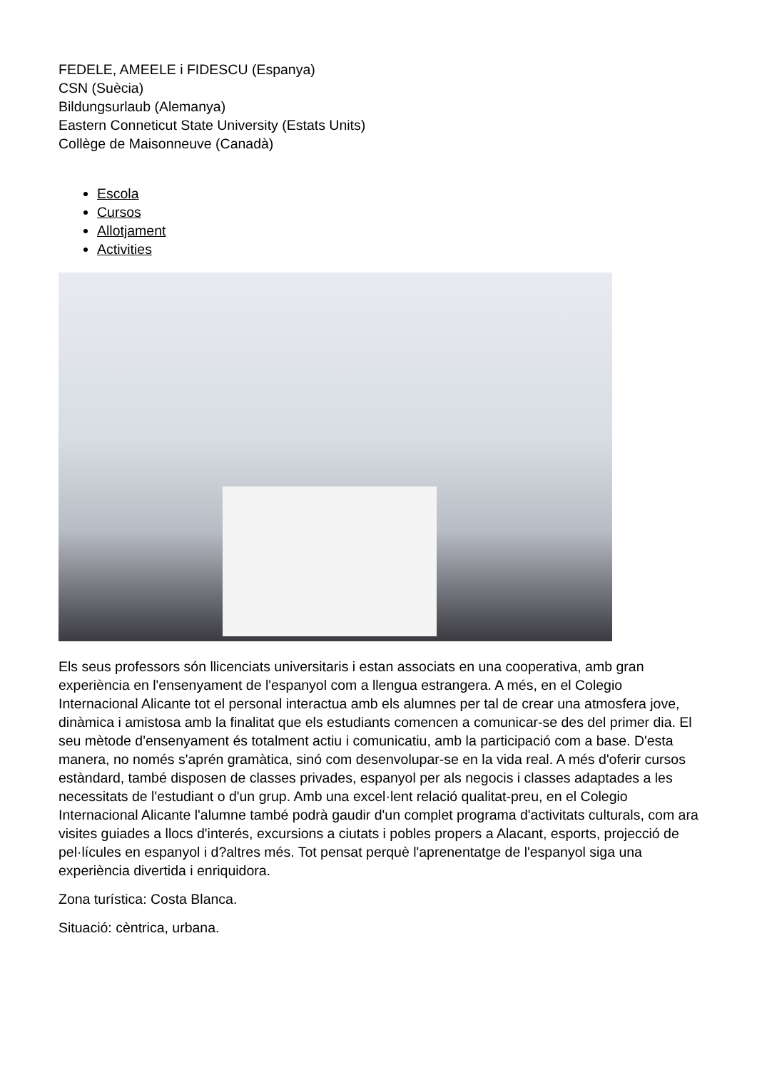FEDELE, AMEELE i FIDESCU (Espanya)
CSN (Suècia)
Bildungsurlaub (Alemanya)
Eastern Conneticut State University (Estats Units)
Collège de Maisonneuve (Canadà)
Escola
Cursos
Allotjament
Activities
Els seus professors són llicenciats universitaris i estan associats en una cooperativa, amb gran experiència en l'ensenyament de l'espanyol com a llengua estrangera. A més, en el Colegio Internacional Alicante tot el personal interactua amb els alumnes per tal de crear una atmosfera jove, dinàmica i amistosa amb la finalitat que els estudiants comencen a comunicar-se des del primer dia. El seu mètode d'ensenyament és totalment actiu i comunicatiu, amb la participació com a base. D'esta manera, no només s'aprén gramàtica, sinó com desenvolupar-se en la vida real. A més d'oferir cursos estàndard, també disposen de classes privades, espanyol per als negocis i classes adaptades a les necessitats de l'estudiant o d'un grup. Amb una excel·lent relació qualitat-preu, en el Colegio Internacional Alicante l'alumne també podrà gaudir d'un complet programa d'activitats culturals, com ara visites guiades a llocs d'interés, excursions a ciutats i pobles propers a Alacant, esports, projecció de pel·lícules en espanyol i d?altres més. Tot pensat perquè l'aprenentatge de l'espanyol siga una experiència divertida i enriquidora.
Zona turística: Costa Blanca.
Situació: cèntrica, urbana.